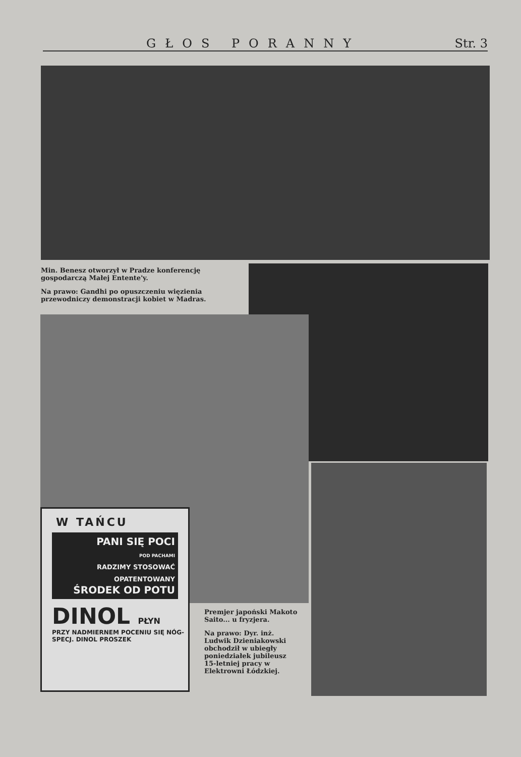GŁOS PORANNY Str. 3
Min. Benesz otworzył w Pradze konferencję gospodarczą Małej Entente'y.
Na prawo: Gandhi po opuszczeniu więzienia przewodniczy demonstracji kobiet w Madras.
W TAŃCU
PANI SIĘ POCI
POD PACHAMI
RADZIMY STOSOWAĆ OPATENTOWANY
ŚRODEK OD POTU
DINOL PŁYN
PRZY NADMIERNEM POCENIU SIĘ NÓG-SPECJ. DINOL PROSZEK
Premjer japoński Makoto Saito... u fryzjera.
Na prawo: Dyr. inż. Ludwik Dzieniakowski obchodził w ubiegły poniedziałek jubileusz 15-letniej pracy w Elektrowni Łódzkiej.